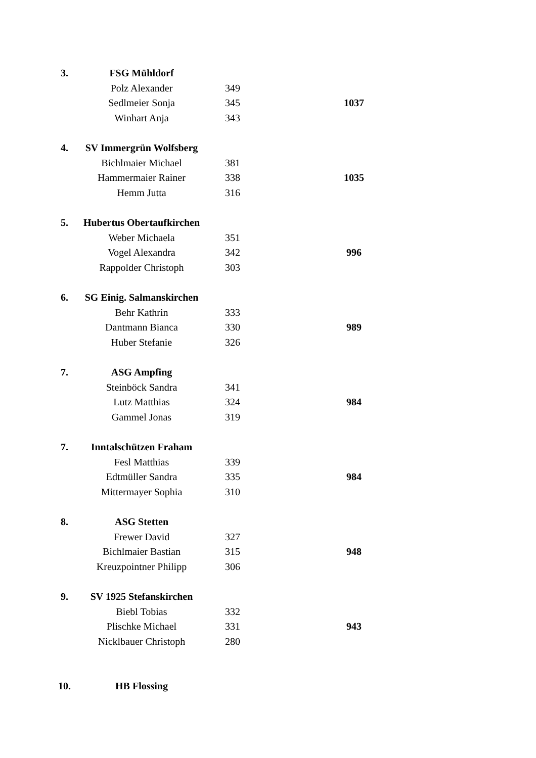| 3. | FSG Mühldorf | | |
| | Polz Alexander | 349 | |
| | Sedlmeier Sonja | 345 | 1037 |
| | Winhart Anja | 343 | |
| 4. | SV Immergrün Wolfsberg | | |
| | Bichlmaier Michael | 381 | |
| | Hammermaier Rainer | 338 | 1035 |
| | Hemm Jutta | 316 | |
| 5. | Hubertus Obertaufkirchen | | |
| | Weber Michaela | 351 | |
| | Vogel Alexandra | 342 | 996 |
| | Rappolder Christoph | 303 | |
| 6. | SG Einig. Salmanskirchen | | |
| | Behr Kathrin | 333 | |
| | Dantmann Bianca | 330 | 989 |
| | Huber Stefanie | 326 | |
| 7. | ASG Ampfing | | |
| | Steinböck Sandra | 341 | |
| | Lutz Matthias | 324 | 984 |
| | Gammel Jonas | 319 | |
| 7. | Inntalschützen Fraham | | |
| | Fesl Matthias | 339 | |
| | Edtmüller Sandra | 335 | 984 |
| | Mittermayer Sophia | 310 | |
| 8. | ASG Stetten | | |
| | Frewer David | 327 | |
| | Bichlmaier Bastian | 315 | 948 |
| | Kreuzpointner Philipp | 306 | |
| 9. | SV 1925 Stefanskirchen | | |
| | Biebl Tobias | 332 | |
| | Plischke Michael | 331 | 943 |
| | Nicklbauer Christoph | 280 | |
| 10. | HB Flossing | | |